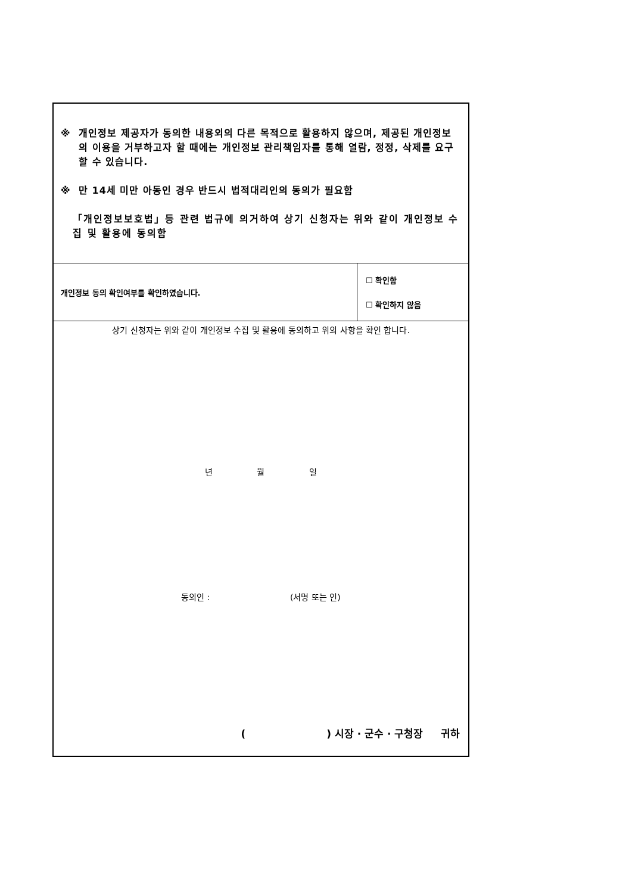※ 개인정보 제공자가 동의한 내용외의 다른 목적으로 활용하지 않으며, 제공된 개인정보의 이용을 거부하고자 할 때에는 개인정보 관리책임자를 통해 열람, 정정, 삭제를 요구할 수 있습니다.
※ 만 14세 미만 아동인 경우 반드시 법적대리인의 동의가 필요함
「개인정보보호법」등 관련 법규에 의거하여 상기 신청자는 위와 같이 개인정보 수집 및 활용에 동의함
개인정보 동의 확인여부를 확인하였습니다.
☐ 확인함
☐ 확인하지 않음
상기 신청자는 위와 같이 개인정보 수집 및 활용에 동의하고 위의 사항을 확인 합니다.
년 월 일
동의인 : (서명 또는 인)
( ) 시장 · 군수 · 구청장 귀하